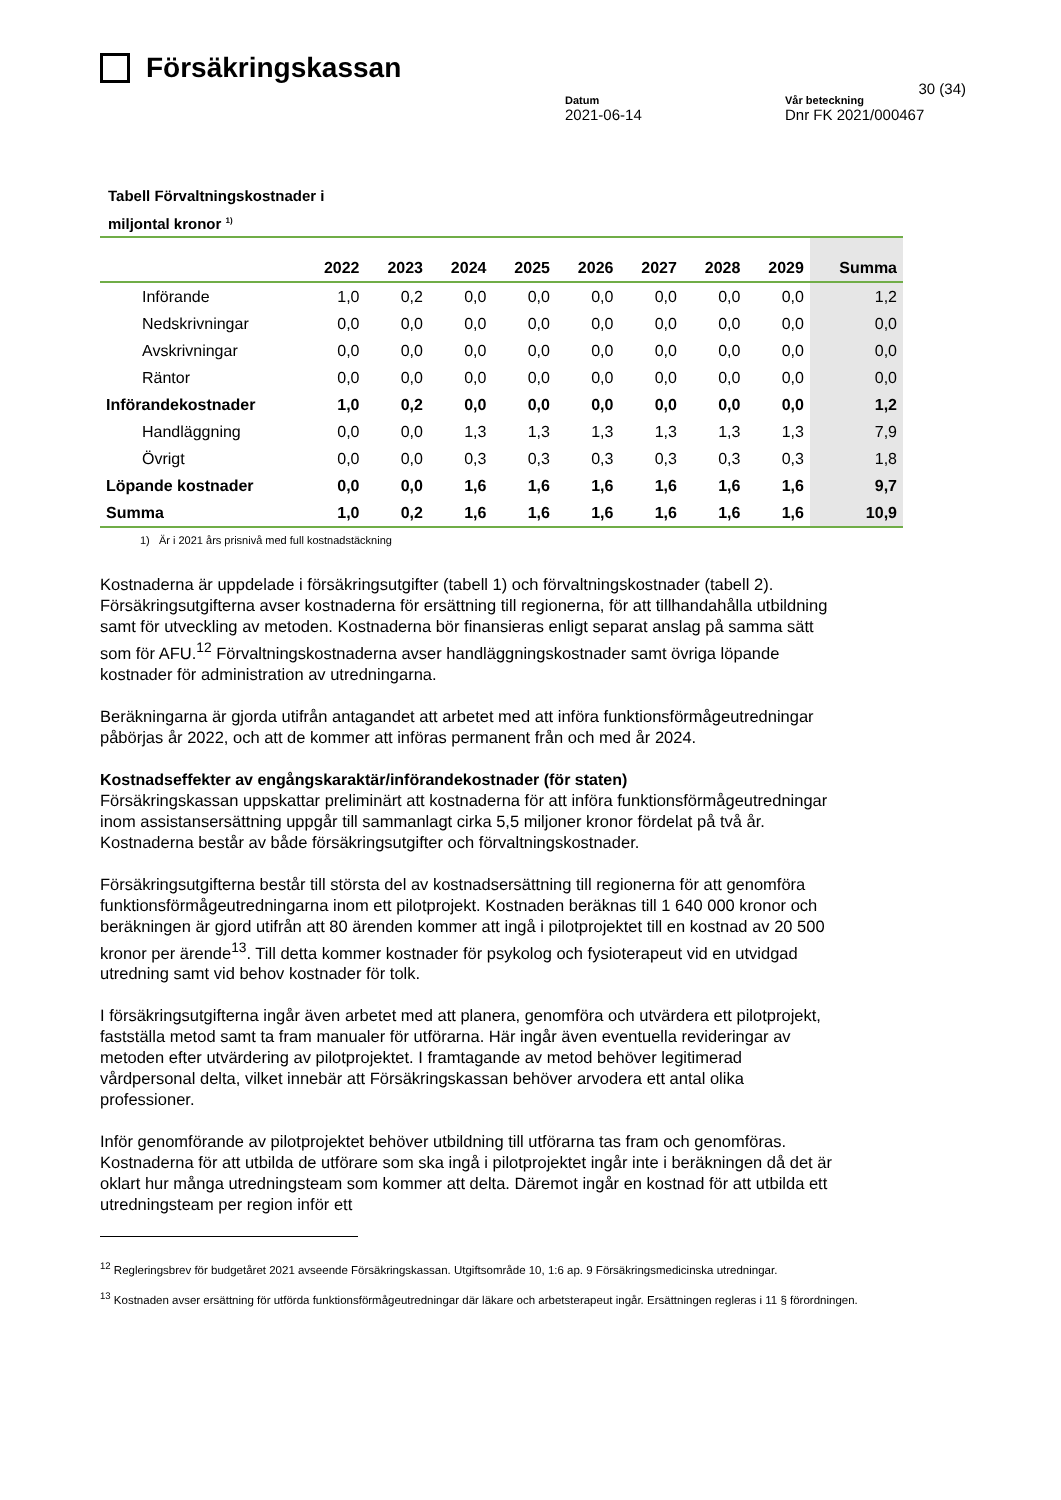Försäkringskassan
30 (34)
Datum
2021-06-14
Vår beteckning
Dnr FK 2021/000467
Tabell Förvaltningskostnader i
miljontal kronor <sup>1)</sup>
| | 2022 | 2023 | 2024 | 2025 | 2026 | 2027 | 2028 | 2029 | Summa |
| --- | --- | --- | --- | --- | --- | --- | --- | --- | --- |
| Införande | 1,0 | 0,2 | 0,0 | 0,0 | 0,0 | 0,0 | 0,0 | 0,0 | 1,2 |
| Nedskrivningar | 0,0 | 0,0 | 0,0 | 0,0 | 0,0 | 0,0 | 0,0 | 0,0 | 0,0 |
| Avskrivningar | 0,0 | 0,0 | 0,0 | 0,0 | 0,0 | 0,0 | 0,0 | 0,0 | 0,0 |
| Räntor | 0,0 | 0,0 | 0,0 | 0,0 | 0,0 | 0,0 | 0,0 | 0,0 | 0,0 |
| Införandekostnader | 1,0 | 0,2 | 0,0 | 0,0 | 0,0 | 0,0 | 0,0 | 0,0 | 1,2 |
| Handläggning | 0,0 | 0,0 | 1,3 | 1,3 | 1,3 | 1,3 | 1,3 | 1,3 | 7,9 |
| Övrigt | 0,0 | 0,0 | 0,3 | 0,3 | 0,3 | 0,3 | 0,3 | 0,3 | 1,8 |
| Löpande kostnader | 0,0 | 0,0 | 1,6 | 1,6 | 1,6 | 1,6 | 1,6 | 1,6 | 9,7 |
| Summa | 1,0 | 0,2 | 1,6 | 1,6 | 1,6 | 1,6 | 1,6 | 1,6 | 10,9 |
1) Är i 2021 års prisnivå med full kostnadstäckning
Kostnaderna är uppdelade i försäkringsutgifter (tabell 1) och förvaltningskostnader (tabell 2). Försäkringsutgifterna avser kostnaderna för ersättning till regionerna, för att tillhandahålla utbildning samt för utveckling av metoden. Kostnaderna bör finansieras enligt separat anslag på samma sätt som för AFU.<sup>12</sup> Förvaltningskostnaderna avser handläggningskostnader samt övriga löpande kostnader för administration av utredningarna.
Beräkningarna är gjorda utifrån antagandet att arbetet med att införa funktionsförmågeutredningar påbörjas år 2022, och att de kommer att införas permanent från och med år 2024.
Kostnadseffekter av engångskaraktär/införandekostnader (för staten)
Försäkringskassan uppskattar preliminärt att kostnaderna för att införa funktionsförmågeutredningar inom assistansersättning uppgår till sammanlagt cirka 5,5 miljoner kronor fördelat på två år. Kostnaderna består av både försäkringsutgifter och förvaltningskostnader.
Försäkringsutgifterna består till största del av kostnadsersättning till regionerna för att genomföra funktionsförmågeutredningarna inom ett pilotprojekt. Kostnaden beräknas till 1 640 000 kronor och beräkningen är gjord utifrån att 80 ärenden kommer att ingå i pilotprojektet till en kostnad av 20 500 kronor per ärende<sup>13</sup>. Till detta kommer kostnader för psykolog och fysioterapeut vid en utvidgad utredning samt vid behov kostnader för tolk.
I försäkringsutgifterna ingår även arbetet med att planera, genomföra och utvärdera ett pilotprojekt, fastställa metod samt ta fram manualer för utförarna. Här ingår även eventuella revideringar av metoden efter utvärdering av pilotprojektet. I framtagande av metod behöver legitimerad vårdpersonal delta, vilket innebär att Försäkringskassan behöver arvodera ett antal olika professioner.
Inför genomförande av pilotprojektet behöver utbildning till utförarna tas fram och genomföras. Kostnaderna för att utbilda de utförare som ska ingå i pilotprojektet ingår inte i beräkningen då det är oklart hur många utredningsteam som kommer att delta. Däremot ingår en kostnad för att utbilda ett utredningsteam per region inför ett
<sup>12</sup> Regleringsbrev för budgetåret 2021 avseende Försäkringskassan. Utgiftsområde 10, 1:6 ap. 9 Försäkringsmedicinska utredningar.
<sup>13</sup> Kostnaden avser ersättning för utförda funktionsförmågeutredningar där läkare och arbetsterapeut ingår. Ersättningen regleras i 11 § förordningen.